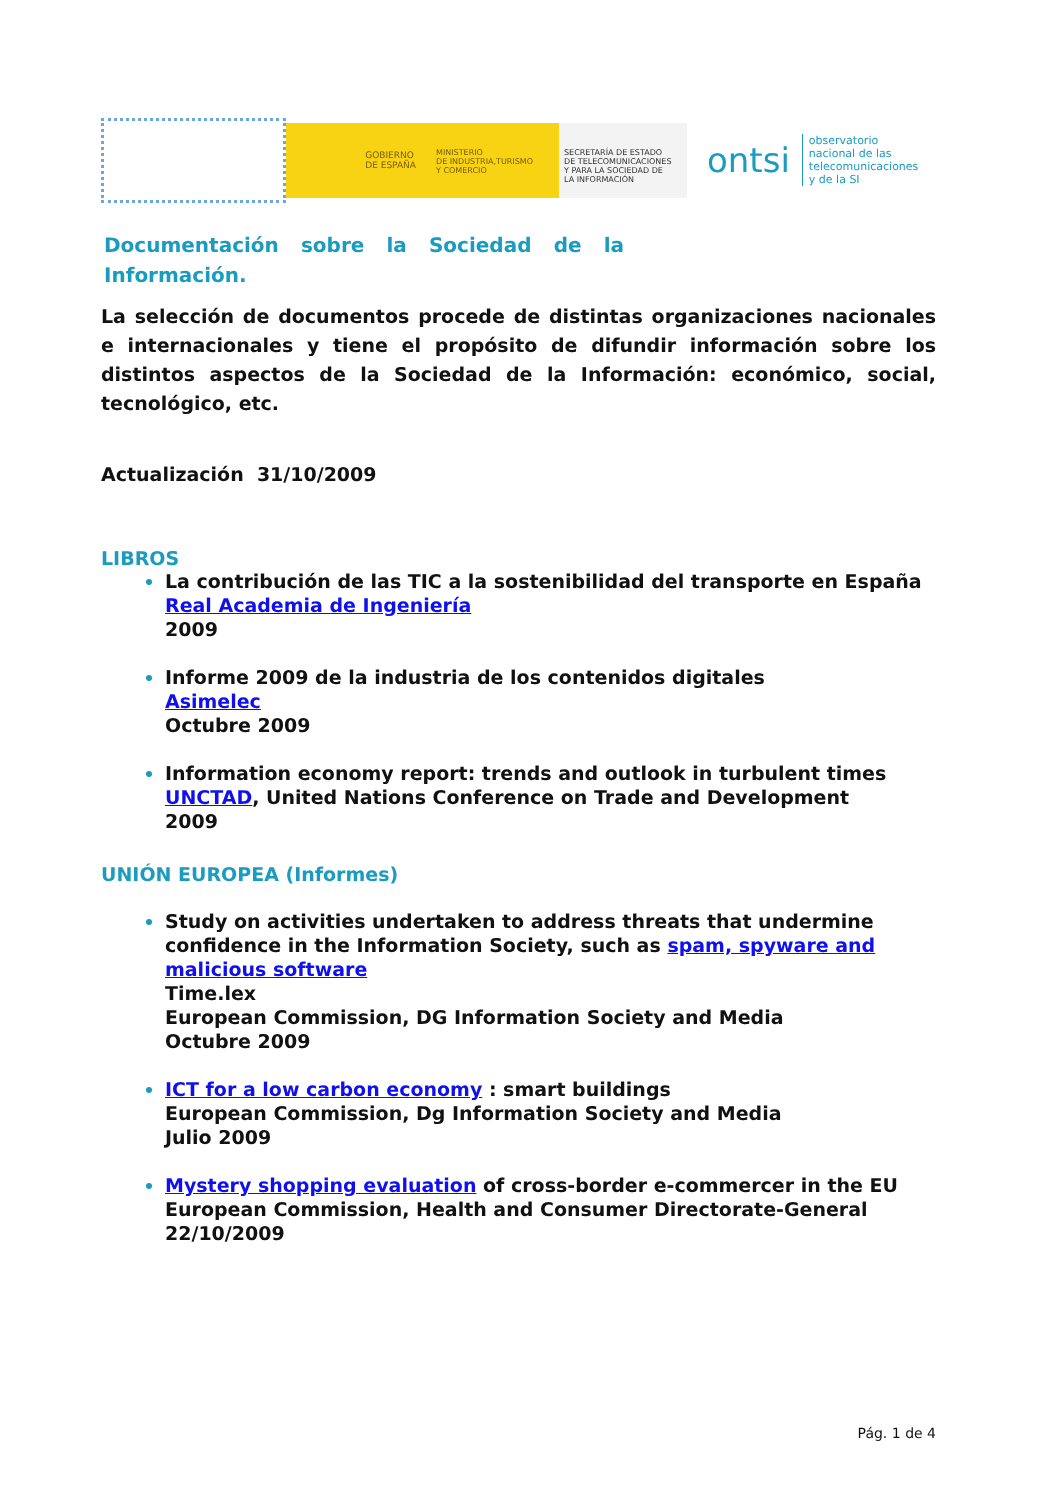GOBIERNO
DE ESPAÑA
MINISTERIO
DE INDUSTRIA,TURISMO
Y COMERCIO
SECRETARÍA DE ESTADO
DE TELECOMUNICACIONES
Y PARA LA SOCIEDAD DE
LA INFORMACIÓN
ontsi
observatorio
nacional de las
telecomunicaciones
y de la SI
Documentación sobre la Sociedad de la Información.
La selección de documentos procede de distintas organizaciones nacionales e internacionales y tiene el propósito de difundir información sobre los distintos aspectos de la Sociedad de la Información: económico, social, tecnológico, etc.
Actualización 31/10/2009
LIBROS
La contribución de las TIC a la sostenibilidad del transporte en España
Real Academia de Ingeniería
2009
Informe 2009 de la industria de los contenidos digitales
Asimelec
Octubre 2009
Information economy report: trends and outlook in turbulent times
UNCTAD, United Nations Conference on Trade and Development
2009
UNIÓN EUROPEA (Informes)
Study on activities undertaken to address threats that undermine confidence in the Information Society, such as spam, spyware and malicious software
Time.lex
European Commission, DG Information Society and Media
Octubre 2009
ICT for a low carbon economy : smart buildings
European Commission, Dg Information Society and Media
Julio 2009
Mystery shopping evaluation of cross-border e-commercer in the EU
European Commission, Health and Consumer Directorate-General
22/10/2009
Pág. 1 de 4